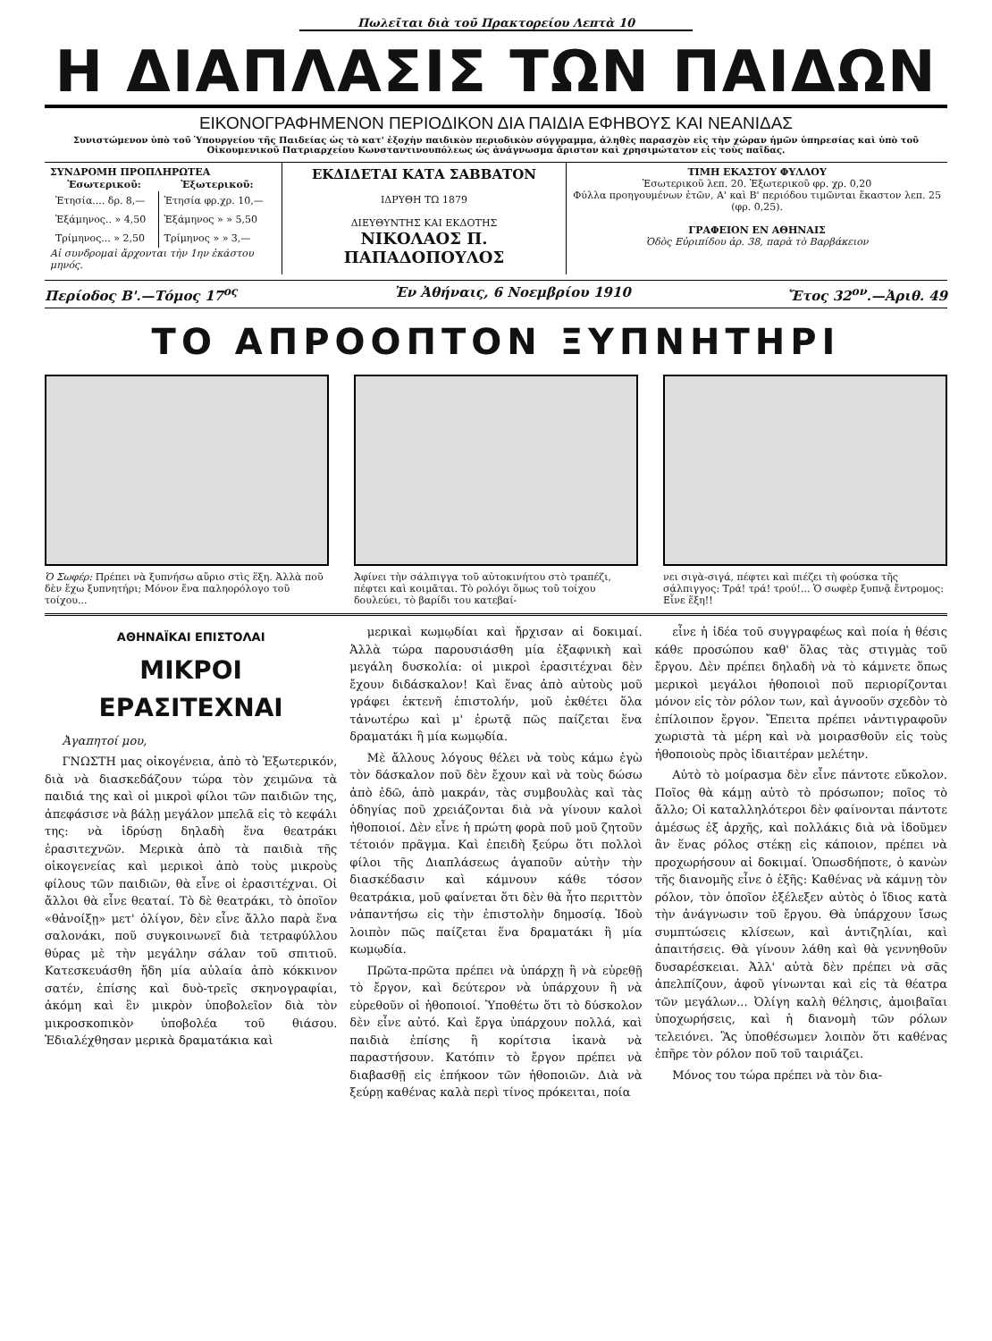Πωλεῖται διὰ τοῦ Πρακτορείου Λεπτὰ 10
Η ΔΙΑΠΛΑΣΙΣ ΤΩΝ ΠΑΙΔΩΝ
ΕΙΚΟΝΟΓΡΑΦΗΜΕΝΟΝ ΠΕΡΙΟΔΙΚΟΝ ΔΙΑ ΠΑΙΔΙΑ ΕΦΗΒΟΥΣ ΚΑΙ ΝΕΑΝΙΔΑΣ
Συνιστώμενον ὑπὸ τοῦ Ὑπουργείου τῆς Παιδείας ὡς τὸ κατ' ἐξοχὴν παιδικὸν περιοδικὸν σύγγραμμα, ἀληθὲς παρασχὸν εἰς τὴν χώραν ἡμῶν ὑπηρεσίας καὶ ὑπὸ τοῦ Οἰκουμενικοῦ Πατριαρχείου Κωνσταντινουπόλεως ὡς ἀνάγνωσμα ἄριστον καὶ χρησιμώτατον εἰς τοὺς παῖδας.
| ΣΥΝΔΡΟΜΗ ΠΡΟΠΛΗΡΩΤΕΑ / Ἐσωτερικοῦ: / Ἐξωτερικοῦ: / / --- / --- / / Ἐτησία.... δρ. 8,— / Ἐτησία φρ.χρ. 10,— / / Ἑξάμηνος.. » 4,50 / Ἑξάμηνος » » 5,50 / / Τρίμηνος... » 2,50 / Τρίμηνος » » 3,— / Αἱ συνδρομαὶ ἄρχονται τὴν 1ην ἑκάστου μηνός. | ΕΚΔΙΔΕΤΑΙ ΚΑΤΑ ΣΑΒΒΑΤΟΝ ΙΔΡΥΘΗ ΤΩ 1879 ΔΙΕΥΘΥΝΤΗΣ ΚΑΙ ΕΚΔΟΤΗΣ ΝΙΚΟΛΑΟΣ Π. ΠΑΠΑΔΟΠΟΥΛΟΣ | ΤΙΜΗ ΕΚΑΣΤΟΥ ΦΥΛΛΟΥ Ἐσωτερικοῦ λεπ. 20. Ἐξωτερικοῦ φρ. χρ. 0,20 Φύλλα προηγουμένων ἐτῶν, Α' καὶ Β' περιόδου τιμῶνται ἕκαστον λεπ. 25 (φρ. 0,25). ΓΡΑΦΕΙΟΝ ΕΝ ΑΘΗΝΑΙΣ Ὁδὸς Εὐριπίδου ἀρ. 38, παρὰ τὸ Βαρβάκειον |
Περίοδος Β'.—Τόμος 17<sup>ος</sup> Ἐν Ἀθήναις, 6 Νοεμβρίου 1910 Ἔτος 32<sup>ον</sup>.—Ἀριθ. 49
ΤΟ ΑΠΡΟΟΠΤΟΝ ΞΥΠΝΗΤΗΡΙ
Ὁ Σωφέρ: Πρέπει νὰ ξυπνήσω αὔριο στὶς ἕξη. Ἀλλὰ ποῦ δὲν ἔχω ξυπνητήρι; Μόνον ἕνα παληορόλογο τοῦ τοίχου...
Ἀφίνει τὴν σάλπιγγα τοῦ αὐτοκινήτου στὸ τραπέζι, πέφτει καὶ κοιμᾶται. Τὸ ρολόγι ὅμως τοῦ τοίχου δουλεύει, τὸ βαρίδι του κατεβαί-
νει σιγὰ-σιγά, πέφτει καὶ πιέζει τὴ φούσκα τῆς σάλπιγγος: Τρά! τρά! τρού!... Ὁ σωφὲρ ξυπνᾷ ἔντρομος: Εἶνε ἕξη!!
ΑΘΗΝΑΪΚΑΙ ΕΠΙΣΤΟΛΑΙ
ΜΙΚΡΟΙ ΕΡΑΣΙΤΕΧΝΑΙ
Ἀγαπητοί μου,
ΓΝΩΣΤΗ μας οἰκογένεια, ἀπὸ τὸ Ἐξωτερικόν, διὰ νὰ διασκεδάζουν τώρα τὸν χειμῶνα τὰ παιδιά της καὶ οἱ μικροὶ φίλοι τῶν παιδιῶν της, ἀπεφάσισε νὰ βάλῃ μεγάλον μπελᾶ εἰς τὸ κεφάλι της: νὰ ἱδρύσῃ δηλαδὴ ἕνα θεατράκι ἐρασιτεχνῶν. Μερικὰ ἀπὸ τὰ παιδιὰ τῆς οἰκογενείας καὶ μερικοὶ ἀπὸ τοὺς μικροὺς φίλους τῶν παιδιῶν, θὰ εἶνε οἱ ἐρασιτέχναι. Οἱ ἄλλοι θὰ εἶνε θεαταί. Τὸ δὲ θεατράκι, τὸ ὁποῖον «θἀνοίξῃ» μετ' ὀλίγον, δὲν εἶνε ἄλλο παρὰ ἕνα σαλονάκι, ποῦ συγκοινωνεῖ διὰ τετραφύλλου θύρας μὲ τὴν μεγάλην σάλαν τοῦ σπιτιοῦ. Κατεσκευάσθη ἤδη μία αὐλαία ἀπὸ κόκκινον σατέν, ἐπίσης καὶ δυὸ-τρεῖς σκηνογραφίαι, ἀκόμη καὶ ἓν μικρὸν ὑποβολεῖον διὰ τὸν μικροσκοπικὸν ὑποβολέα τοῦ θιάσου. Ἐδιαλέχθησαν μερικὰ δραματάκια καὶ
μερικαὶ κωμῳδίαι καὶ ἤρχισαν αἱ δοκιμαί. Ἀλλὰ τώρα παρουσιάσθη μία ἐξαφνικὴ καὶ μεγάλη δυσκολία: οἱ μικροὶ ἐρασιτέχναι δὲν ἔχουν διδάσκαλον! Καὶ ἕνας ἀπὸ αὐτοὺς μοῦ γράφει ἐκτενῆ ἐπιστολήν, μοῦ ἐκθέτει ὅλα τἀνωτέρω καὶ μ' ἐρωτᾷ πῶς παίζεται ἕνα δραματάκι ἢ μία κωμῳδία.
Μὲ ἄλλους λόγους θέλει νὰ τοὺς κάμω ἐγὼ τὸν δάσκαλον ποῦ δὲν ἔχουν καὶ νὰ τοὺς δώσω ἀπὸ ἐδῶ, ἀπὸ μακράν, τὰς συμβουλὰς καὶ τὰς ὁδηγίας ποῦ χρειάζονται διὰ νὰ γίνουν καλοὶ ἠθοποιοί. Δὲν εἶνε ἡ πρώτη φορὰ ποῦ μοῦ ζητοῦν τέτοιόν πρᾶγμα. Καὶ ἐπειδὴ ξεύρω ὅτι πολλοὶ φίλοι τῆς Διαπλάσεως ἀγαποῦν αὐτὴν τὴν διασκέδασιν καὶ κάμνουν κάθε τόσον θεατράκια, μοῦ φαίνεται ὅτι δὲν θὰ ἦτο περιττὸν νἀπαντήσω εἰς τὴν ἐπιστολὴν δημοσίᾳ. Ἰδοὺ λοιπὸν πῶς παίζεται ἕνα δραματάκι ἢ μία κωμῳδία.
Πρῶτα-πρῶτα πρέπει νὰ ὑπάρχῃ ἢ νὰ εὑρεθῇ τὸ ἔργον, καὶ δεύτερον νὰ ὑπάρχουν ἢ νὰ εὑρεθοῦν οἱ ἠθοποιοί. Ὑποθέτω ὅτι τὸ δύσκολον δὲν εἶνε αὐτό. Καὶ ἔργα ὑπάρχουν πολλά, καὶ παιδιὰ ἐπίσης ἢ κορίτσια ἱκανὰ νὰ παραστήσουν. Κατόπιν τὸ ἔργον πρέπει νὰ διαβασθῇ εἰς ἐπήκοον τῶν ἠθοποιῶν. Διὰ νὰ ξεύρῃ καθένας καλὰ περὶ τίνος πρόκειται, ποία
εἶνε ἡ ἰδέα τοῦ συγγραφέως καὶ ποία ἡ θέσις κάθε προσώπου καθ' ὅλας τὰς στιγμὰς τοῦ ἔργου. Δὲν πρέπει δηλαδὴ νὰ τὸ κάμνετε ὅπως μερικοὶ μεγάλοι ἠθοποιοὶ ποῦ περιορίζονται μόνον εἰς τὸν ρόλον των, καὶ ἀγνοοῦν σχεδὸν τὸ ἐπίλοιπον ἔργον. Ἔπειτα πρέπει νἀντιγραφοῦν χωριστὰ τὰ μέρη καὶ νὰ μοιρασθοῦν εἰς τοὺς ἠθοποιοὺς πρὸς ἰδιαιτέραν μελέτην.
Αὐτὸ τὸ μοίρασμα δὲν εἶνε πάντοτε εὔκολον. Ποῖος θὰ κάμῃ αὐτὸ τὸ πρόσωπον; ποῖος τὸ ἄλλο; Οἱ καταλληλότεροι δὲν φαίνονται πάντοτε ἀμέσως ἐξ ἀρχῆς, καὶ πολλάκις διὰ νὰ ἰδοῦμεν ἂν ἕνας ρόλος στέκῃ εἰς κάποιον, πρέπει νὰ προχωρήσουν αἱ δοκιμαί. Ὁπωσδήποτε, ὁ κανὼν τῆς διανομῆς εἶνε ὁ ἑξῆς: Καθένας νὰ κάμνῃ τὸν ρόλον, τὸν ὁποῖον ἐξέλεξεν αὐτὸς ὁ ἴδιος κατὰ τὴν ἀνάγνωσιν τοῦ ἔργου. Θὰ ὑπάρχουν ἴσως συμπτώσεις κλίσεων, καὶ ἀντιζηλίαι, καὶ ἀπαιτήσεις. Θὰ γίνουν λάθη καὶ θὰ γεννηθοῦν δυσαρέσκειαι. Ἀλλ' αὐτὰ δὲν πρέπει νὰ σᾶς ἀπελπίζουν, ἀφοῦ γίνωνται καὶ εἰς τὰ θέατρα τῶν μεγάλων... Ὀλίγη καλὴ θέλησις, ἀμοιβαῖαι ὑποχωρήσεις, καὶ ἡ διανομὴ τῶν ρόλων τελειόνει. Ἂς ὑποθέσωμεν λοιπὸν ὅτι καθένας ἐπῆρε τὸν ρόλον ποῦ τοῦ ταιριάζει.
Μόνος του τώρα πρέπει νὰ τὸν δια-